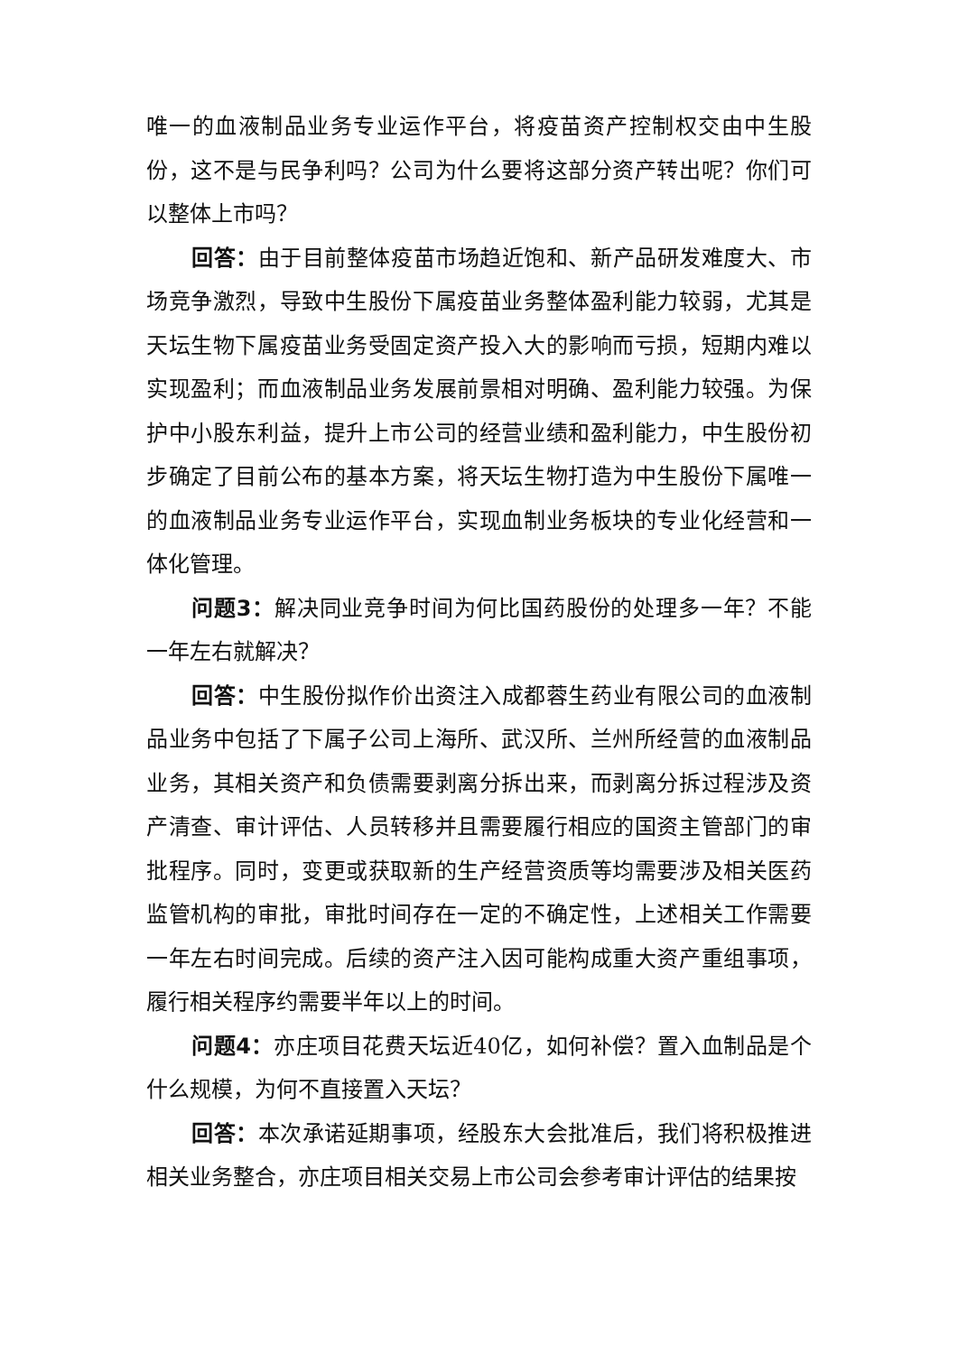唯一的血液制品业务专业运作平台，将疫苗资产控制权交由中生股份，这不是与民争利吗？公司为什么要将这部分资产转出呢？你们可以整体上市吗？
回答：由于目前整体疫苗市场趋近饱和、新产品研发难度大、市场竞争激烈，导致中生股份下属疫苗业务整体盈利能力较弱，尤其是天坛生物下属疫苗业务受固定资产投入大的影响而亏损，短期内难以实现盈利；而血液制品业务发展前景相对明确、盈利能力较强。为保护中小股东利益，提升上市公司的经营业绩和盈利能力，中生股份初步确定了目前公布的基本方案，将天坛生物打造为中生股份下属唯一的血液制品业务专业运作平台，实现血制业务板块的专业化经营和一体化管理。
问题3：解决同业竞争时间为何比国药股份的处理多一年？不能一年左右就解决？
回答：中生股份拟作价出资注入成都蓉生药业有限公司的血液制品业务中包括了下属子公司上海所、武汉所、兰州所经营的血液制品业务，其相关资产和负债需要剥离分拆出来，而剥离分拆过程涉及资产清查、审计评估、人员转移并且需要履行相应的国资主管部门的审批程序。同时，变更或获取新的生产经营资质等均需要涉及相关医药监管机构的审批，审批时间存在一定的不确定性，上述相关工作需要一年左右时间完成。后续的资产注入因可能构成重大资产重组事项，履行相关程序约需要半年以上的时间。
问题4：亦庄项目花费天坛近40亿，如何补偿？置入血制品是个什么规模，为何不直接置入天坛？
回答：本次承诺延期事项，经股东大会批准后，我们将积极推进相关业务整合，亦庄项目相关交易上市公司会参考审计评估的结果按